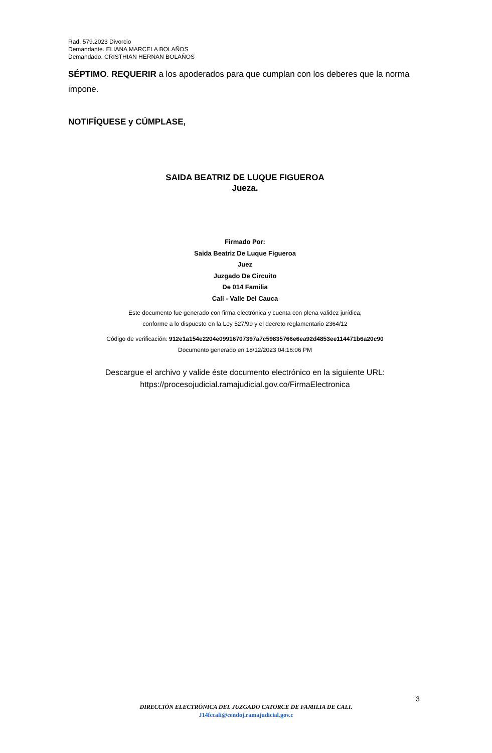Rad. 579.2023 Divorcio
Demandante. ELIANA MARCELA BOLAÑOS
Demandado. CRISTHIAN HERNAN BOLAÑOS
SÉPTIMO. REQUERIR a los apoderados para que cumplan con los deberes que la norma impone.
NOTIFÍQUESE y CÚMPLASE,
SAIDA BEATRIZ DE LUQUE FIGUEROA
Jueza.
Firmado Por:
Saida Beatriz De Luque Figueroa
Juez
Juzgado De Circuito
De 014 Familia
Cali - Valle Del Cauca
Este documento fue generado con firma electrónica y cuenta con plena validez jurídica,
conforme a lo dispuesto en la Ley 527/99 y el decreto reglamentario 2364/12
Código de verificación: 912e1a154e2204e09916707397a7c59835766e6ea92d4853ee114471b6a20c90
Documento generado en 18/12/2023 04:16:06 PM
Descargue el archivo y valide éste documento electrónico en la siguiente URL:
https://procesojudicial.ramajudicial.gov.co/FirmaElectronica
3
DIRECCIÓN ELECTRÓNICA DEL JUZGADO CATORCE DE FAMILIA DE CALI.
J14fccali@cendoj.ramajudicial.gov.c